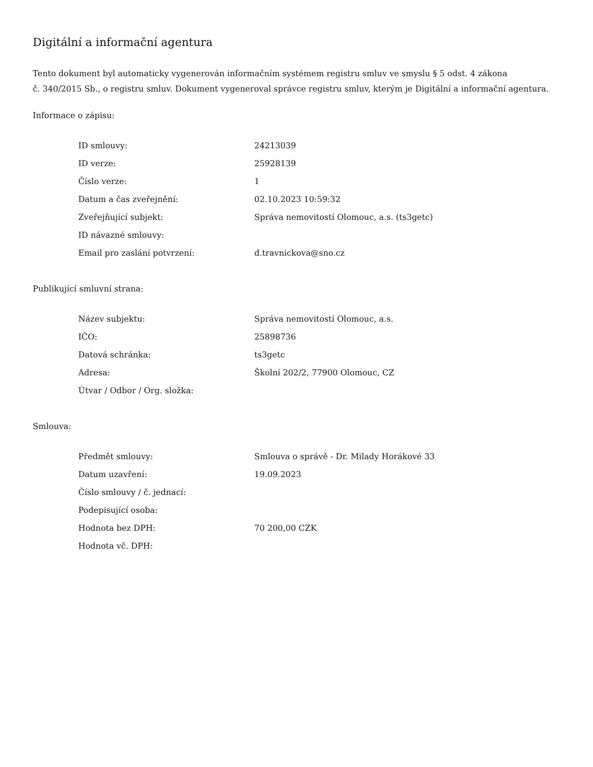Digitální a informační agentura
Tento dokument byl automaticky vygenerován informačním systémem registru smluv ve smyslu § 5 odst. 4 zákona
č. 340/2015 Sb., o registru smluv. Dokument vygeneroval správce registru smluv, kterým je Digitální a informační agentura.
Informace o zápisu:
| ID smlouvy: | 24213039 |
| ID verze: | 25928139 |
| Číslo verze: | 1 |
| Datum a čas zveřejnění: | 02.10.2023 10:59:32 |
| Zveřejňující subjekt: | Správa nemovitostí Olomouc, a.s. (ts3getc) |
| ID návazné smlouvy: | |
| Email pro zaslání potvrzení: | d.travnickova@sno.cz |
Publikující smluvní strana:
| Název subjektu: | Správa nemovitostí Olomouc, a.s. |
| IČO: | 25898736 |
| Datová schránka: | ts3getc |
| Adresa: | Školní 202/2, 77900 Olomouc, CZ |
| Útvar / Odbor / Org. složka: | |
Smlouva:
| Předmět smlouvy: | Smlouva o správě - Dr. Milady Horákové 33 |
| Datum uzavření: | 19.09.2023 |
| Číslo smlouvy / č. jednací: | |
| Podepisující osoba: | |
| Hodnota bez DPH: | 70 200,00 CZK |
| Hodnota vč. DPH: | |